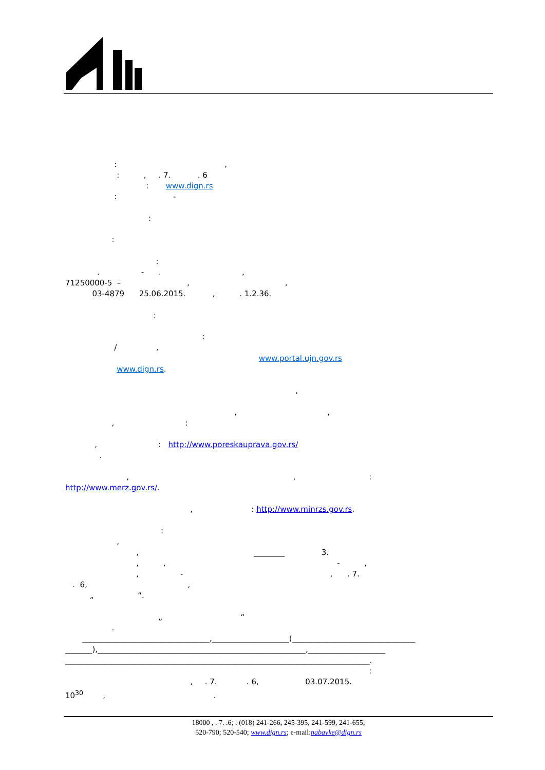: ,
: , . 7. . 6
: www.dign.rs
: -
:
:
:
. - . ,
71250000-5 – , ,
03-4879 25.06.2015. , . 1.2.36.
:
:
/ ,
www.portal.ujn.gov.rs
www.dign.rs.
,
, ,
, :
, : http://www.poreskauprava.gov.rs/
.
, , :
http://www.merz.gov.rs/.
, : http://www.minrzs.gov.rs.
:
,
, ________ 3.
, , - ,
, - , . 7.
. 6, ,
„ “.
„ “
.
_________________________________,____________________(________________________________
_______),______________________________________________________,____________________
_______________________________________________________________________________.
:
, . 7. . 6, 03.07.2015.
10<sup>30</sup> , .
18000 , . 7. .6; : (018) 241-266, 245-395, 241-599, 241-655;
520-790; 520-540; www.dign.rs; e-mail:nabavke@dign.rs